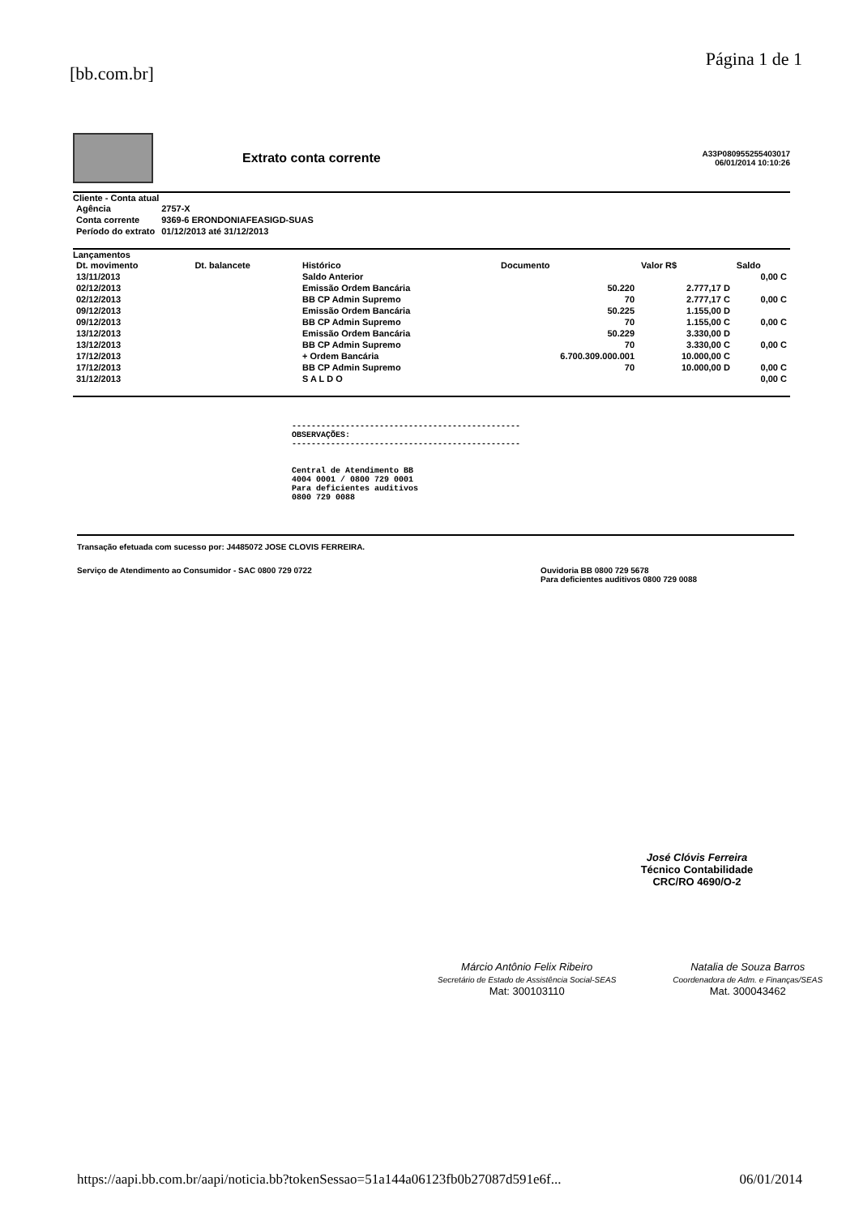[bb.com.br] Página 1 de 1
Extrato conta corrente
A33P080955255403017
06/01/2014 10:10:26
Cliente - Conta atual
| Agência | 2757-X |
| Conta corrente | 9369-6 ERONDONIAFEASIGD-SUAS |
| Período do extrato | 01/12/2013 até 31/12/2013 |
Lançamentos
| Dt. movimento | Dt. balancete | Histórico | Documento | Valor R$ | Saldo |
| --- | --- | --- | --- | --- | --- |
| 13/11/2013 | | Saldo Anterior | | | 0,00 C |
| 02/12/2013 | | Emissão Ordem Bancária | 50.220 | 2.777,17 D | |
| 02/12/2013 | | BB CP Admin Supremo | 70 | 2.777,17 C | 0,00 C |
| 09/12/2013 | | Emissão Ordem Bancária | 50.225 | 1.155,00 D | |
| 09/12/2013 | | BB CP Admin Supremo | 70 | 1.155,00 C | 0,00 C |
| 13/12/2013 | | Emissão Ordem Bancária | 50.229 | 3.330,00 D | |
| 13/12/2013 | | BB CP Admin Supremo | 70 | 3.330,00 C | 0,00 C |
| 17/12/2013 | | + Ordem Bancária | 6.700.309.000.001 | 10.000,00 C | |
| 17/12/2013 | | BB CP Admin Supremo | 70 | 10.000,00 D | 0,00 C |
| 31/12/2013 | | S A L D O | | | 0,00 C |
-----------------------------------------------
OBSERVAÇÕES:
-----------------------------------------------
Central de Atendimento BB
4004 0001 / 0800 729 0001
Para deficientes auditivos
0800 729 0088
Transação efetuada com sucesso por: J4485072 JOSE CLOVIS FERREIRA.
Serviço de Atendimento ao Consumidor - SAC 0800 729 0722 Ouvidoria BB 0800 729 5678
Para deficientes auditivos 0800 729 0088
José Clóvis Ferreira
Técnico Contabilidade
CRC/RO 4690/O-2
Márcio Antônio Felix Ribeiro
Secretário de Estado de Assistência Social-SEAS
Mat: 300103110
Natalia de Souza Barros
Coordenadora de Adm. e Finanças/SEAS
Mat. 300043462
https://aapi.bb.com.br/aapi/noticia.bb?tokenSessao=51a144a06123fb0b27087d591e6f... 06/01/2014